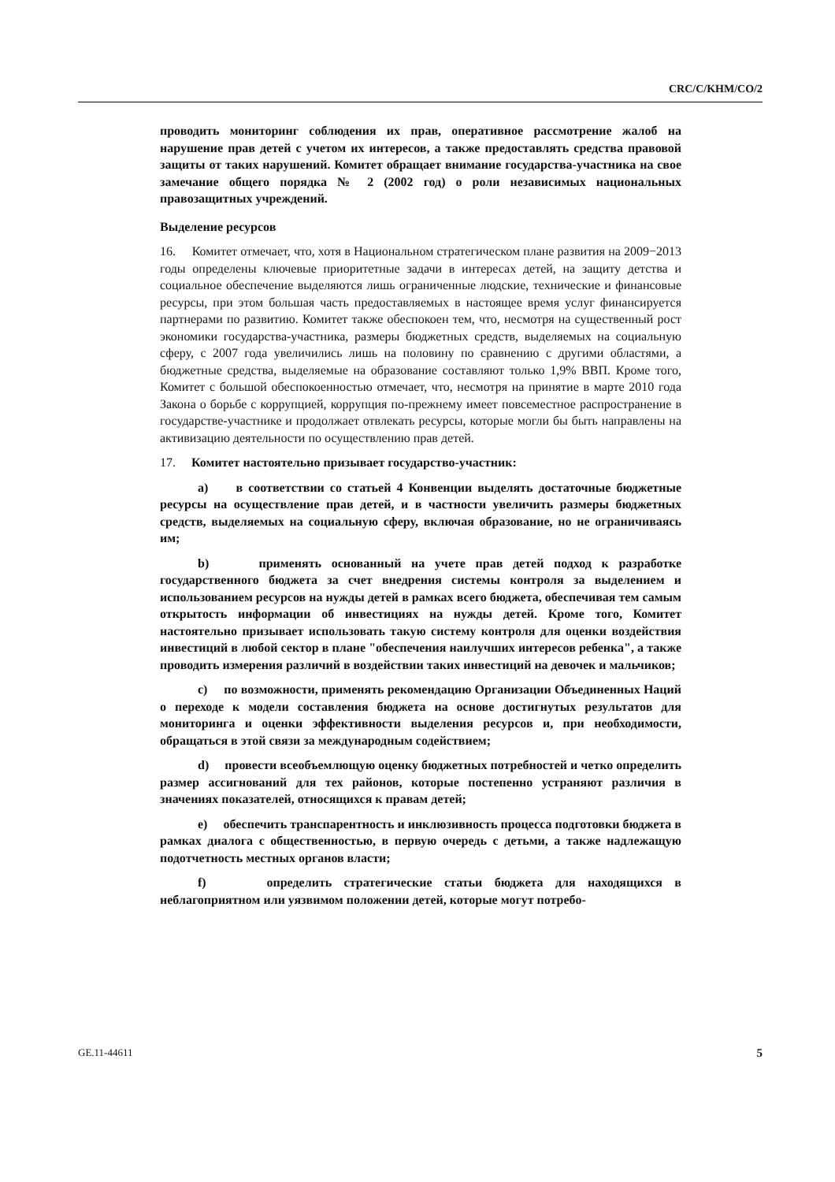CRC/C/KHM/CO/2
проводить мониторинг соблюдения их прав, оперативное рассмотрение жалоб на нарушение прав детей с учетом их интересов, а также предоставлять средства правовой защиты от таких нарушений. Комитет обращает внимание государства-участника на свое замечание общего порядка № 2 (2002 год) о роли независимых национальных правозащитных учреждений.
Выделение ресурсов
16. Комитет отмечает, что, хотя в Национальном стратегическом плане развития на 2009−2013 годы определены ключевые приоритетные задачи в интересах детей, на защиту детства и социальное обеспечение выделяются лишь ограниченные людские, технические и финансовые ресурсы, при этом большая часть предоставляемых в настоящее время услуг финансируется партнерами по развитию. Комитет также обеспокоен тем, что, несмотря на существенный рост экономики государства-участника, размеры бюджетных средств, выделяемых на социальную сферу, с 2007 года увеличились лишь на половину по сравнению с другими областями, а бюджетные средства, выделяемые на образование составляют только 1,9% ВВП. Кроме того, Комитет с большой обеспокоенностью отмечает, что, несмотря на принятие в марте 2010 года Закона о борьбе с коррупцией, коррупция по-прежнему имеет повсеместное распространение в государстве-участнике и продолжает отвлекать ресурсы, которые могли бы быть направлены на активизацию деятельности по осуществлению прав детей.
17. Комитет настоятельно призывает государство-участник:
a) в соответствии со статьей 4 Конвенции выделять достаточные бюджетные ресурсы на осуществление прав детей, и в частности увеличить размеры бюджетных средств, выделяемых на социальную сферу, включая образование, но не ограничиваясь им;
b) применять основанный на учете прав детей подход к разработке государственного бюджета за счет внедрения системы контроля за выделением и использованием ресурсов на нужды детей в рамках всего бюджета, обеспечивая тем самым открытость информации об инвестициях на нужды детей. Кроме того, Комитет настоятельно призывает использовать такую систему контроля для оценки воздействия инвестиций в любой сектор в плане "обеспечения наилучших интересов ребенка", а также проводить измерения различий в воздействии таких инвестиций на девочек и мальчиков;
c) по возможности, применять рекомендацию Организации Объединенных Наций о переходе к модели составления бюджета на основе достигнутых результатов для мониторинга и оценки эффективности выделения ресурсов и, при необходимости, обращаться в этой связи за международным содействием;
d) провести всеобъемлющую оценку бюджетных потребностей и четко определить размер ассигнований для тех районов, которые постепенно устраняют различия в значениях показателей, относящихся к правам детей;
e) обеспечить транспарентность и инклюзивность процесса подготовки бюджета в рамках диалога с общественностью, в первую очередь с детьми, а также надлежащую подотчетность местных органов власти;
f) определить стратегические статьи бюджета для находящихся в неблагоприятном или уязвимом положении детей, которые могут потребо-
GE.11-44611 5